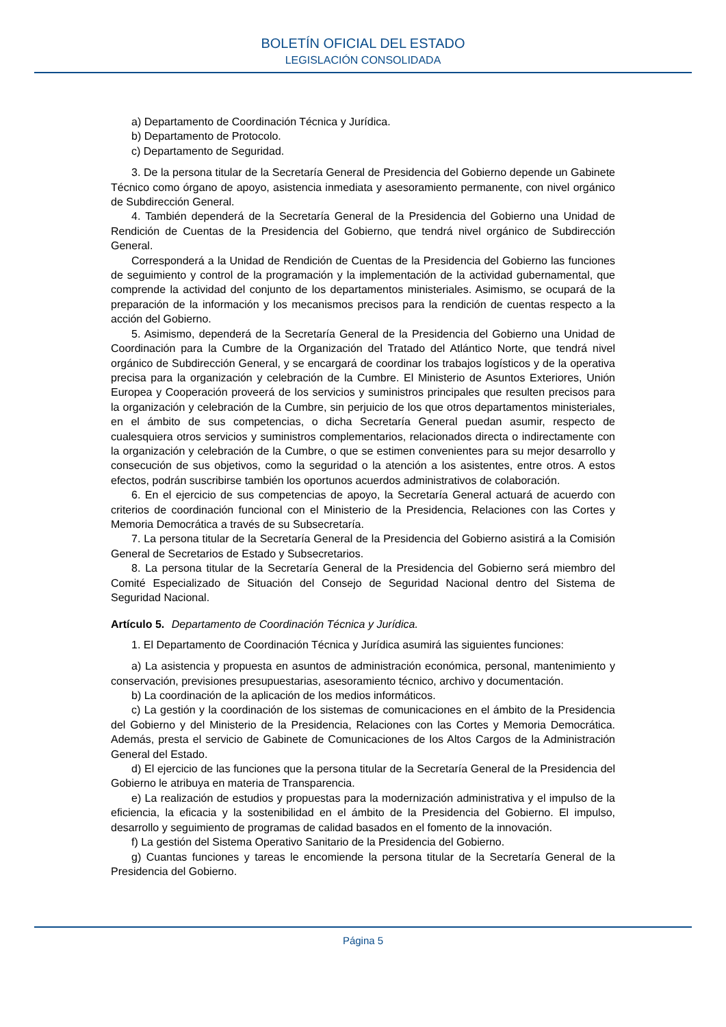BOLETÍN OFICIAL DEL ESTADO
LEGISLACIÓN CONSOLIDADA
a) Departamento de Coordinación Técnica y Jurídica.
b) Departamento de Protocolo.
c) Departamento de Seguridad.
3. De la persona titular de la Secretaría General de Presidencia del Gobierno depende un Gabinete Técnico como órgano de apoyo, asistencia inmediata y asesoramiento permanente, con nivel orgánico de Subdirección General.
4. También dependerá de la Secretaría General de la Presidencia del Gobierno una Unidad de Rendición de Cuentas de la Presidencia del Gobierno, que tendrá nivel orgánico de Subdirección General.
Corresponderá a la Unidad de Rendición de Cuentas de la Presidencia del Gobierno las funciones de seguimiento y control de la programación y la implementación de la actividad gubernamental, que comprende la actividad del conjunto de los departamentos ministeriales. Asimismo, se ocupará de la preparación de la información y los mecanismos precisos para la rendición de cuentas respecto a la acción del Gobierno.
5. Asimismo, dependerá de la Secretaría General de la Presidencia del Gobierno una Unidad de Coordinación para la Cumbre de la Organización del Tratado del Atlántico Norte, que tendrá nivel orgánico de Subdirección General, y se encargará de coordinar los trabajos logísticos y de la operativa precisa para la organización y celebración de la Cumbre. El Ministerio de Asuntos Exteriores, Unión Europea y Cooperación proveerá de los servicios y suministros principales que resulten precisos para la organización y celebración de la Cumbre, sin perjuicio de los que otros departamentos ministeriales, en el ámbito de sus competencias, o dicha Secretaría General puedan asumir, respecto de cualesquiera otros servicios y suministros complementarios, relacionados directa o indirectamente con la organización y celebración de la Cumbre, o que se estimen convenientes para su mejor desarrollo y consecución de sus objetivos, como la seguridad o la atención a los asistentes, entre otros. A estos efectos, podrán suscribirse también los oportunos acuerdos administrativos de colaboración.
6. En el ejercicio de sus competencias de apoyo, la Secretaría General actuará de acuerdo con criterios de coordinación funcional con el Ministerio de la Presidencia, Relaciones con las Cortes y Memoria Democrática a través de su Subsecretaría.
7. La persona titular de la Secretaría General de la Presidencia del Gobierno asistirá a la Comisión General de Secretarios de Estado y Subsecretarios.
8. La persona titular de la Secretaría General de la Presidencia del Gobierno será miembro del Comité Especializado de Situación del Consejo de Seguridad Nacional dentro del Sistema de Seguridad Nacional.
Artículo 5. Departamento de Coordinación Técnica y Jurídica.
1. El Departamento de Coordinación Técnica y Jurídica asumirá las siguientes funciones:
a) La asistencia y propuesta en asuntos de administración económica, personal, mantenimiento y conservación, previsiones presupuestarias, asesoramiento técnico, archivo y documentación.
b) La coordinación de la aplicación de los medios informáticos.
c) La gestión y la coordinación de los sistemas de comunicaciones en el ámbito de la Presidencia del Gobierno y del Ministerio de la Presidencia, Relaciones con las Cortes y Memoria Democrática. Además, presta el servicio de Gabinete de Comunicaciones de los Altos Cargos de la Administración General del Estado.
d) El ejercicio de las funciones que la persona titular de la Secretaría General de la Presidencia del Gobierno le atribuya en materia de Transparencia.
e) La realización de estudios y propuestas para la modernización administrativa y el impulso de la eficiencia, la eficacia y la sostenibilidad en el ámbito de la Presidencia del Gobierno. El impulso, desarrollo y seguimiento de programas de calidad basados en el fomento de la innovación.
f) La gestión del Sistema Operativo Sanitario de la Presidencia del Gobierno.
g) Cuantas funciones y tareas le encomiende la persona titular de la Secretaría General de la Presidencia del Gobierno.
Página 5